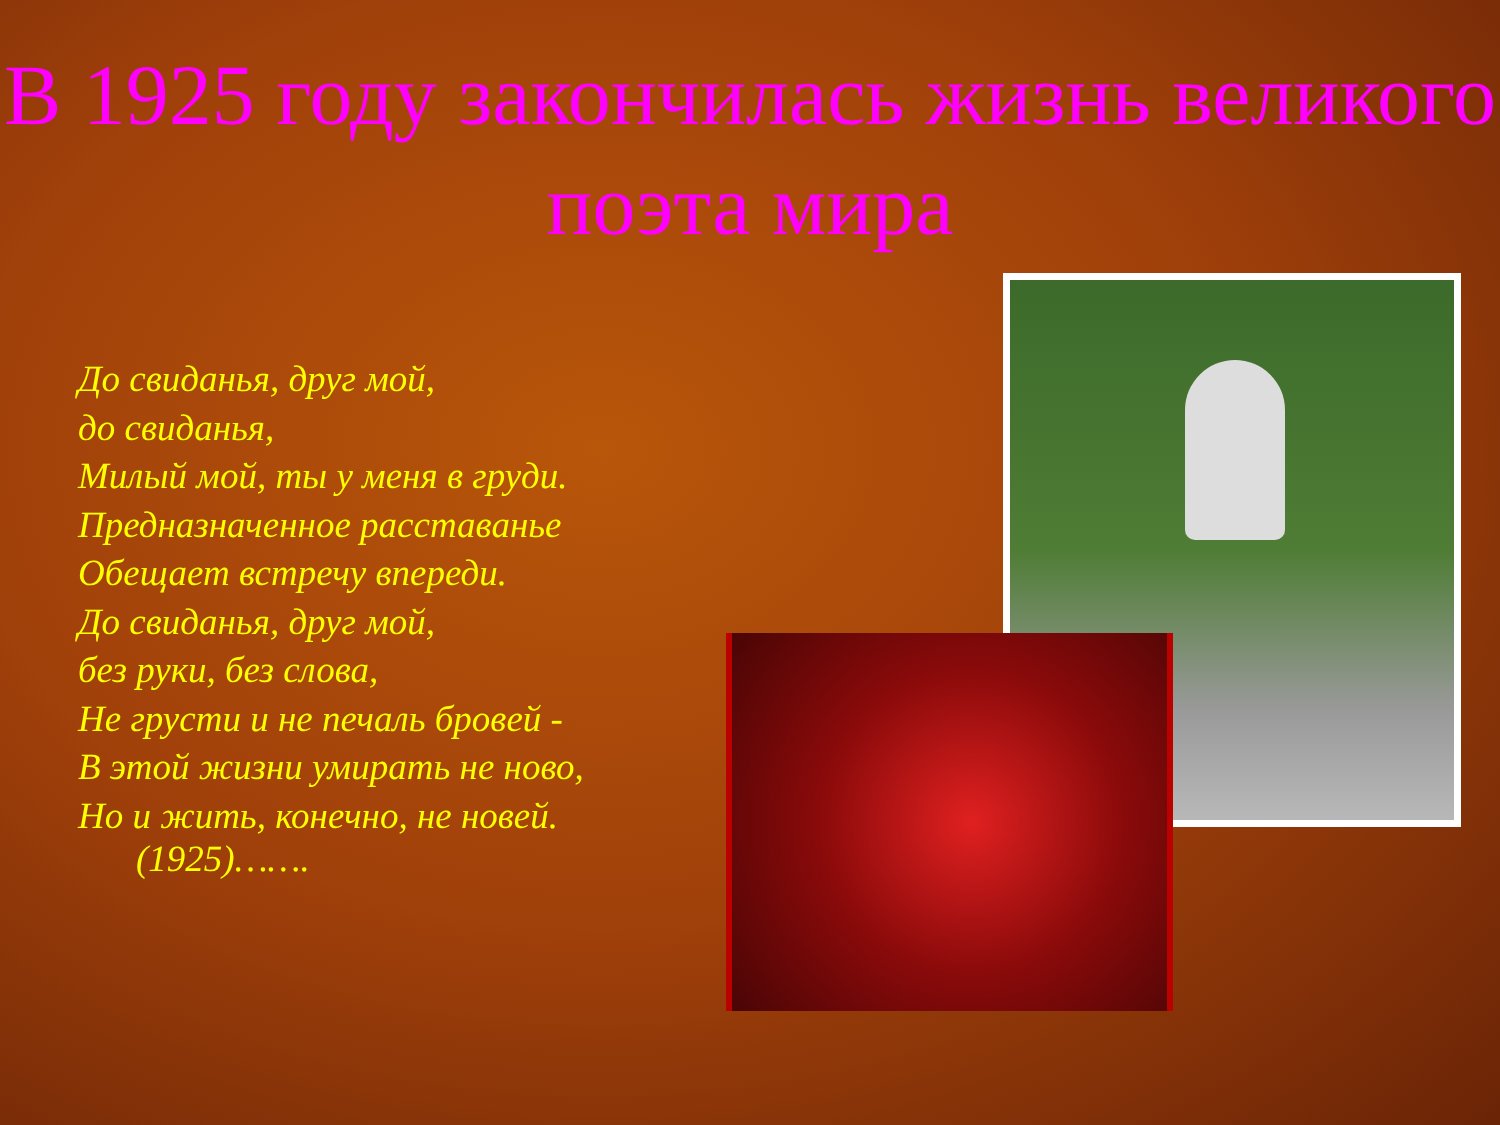В 1925 году закончилась жизнь великого поэта мира
До свиданья, друг мой,
до свиданья,
Милый мой, ты у меня в груди.
Предназначенное расставанье
Обещает встречу впереди.
До свиданья, друг мой,
без руки, без слова,
Не грусти и не печаль бровей -
В этой жизни умирать не ново,
Но и жить, конечно, не новей.
(1925)…….